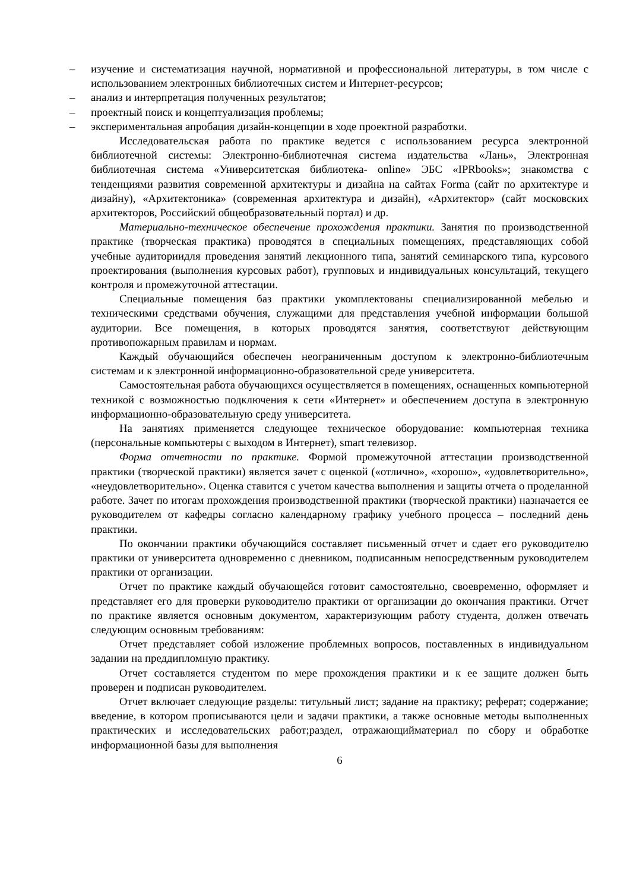– изучение и систематизация научной, нормативной и профессиональной литературы, в том числе с использованием электронных библиотечных систем и Интернет-ресурсов;
– анализ и интерпретация полученных результатов;
– проектный поиск и концептуализация проблемы;
– экспериментальная апробация дизайн-концепции в ходе проектной разработки.
Исследовательская работа по практике ведется с использованием ресурса электронной библиотечной системы: Электронно-библиотечная система издательства «Лань», Электронная библиотечная система «Университетская библиотека- online» ЭБС «IPRbooks»; знакомства с тенденциями развития современной архитектуры и дизайна на сайтах Forma (сайт по архитектуре и дизайну), «Архитектоника» (современная архитектура и дизайн), «Архитектор» (сайт московских архитекторов, Российский общеобразовательный портал) и др.
Материально-техническое обеспечение прохождения практики. Занятия по производственной практике (творческая практика) проводятся в специальных помещениях, представляющих собой учебные аудиториидля проведения занятий лекционного типа, занятий семинарского типа, курсового проектирования (выполнения курсовых работ), групповых и индивидуальных консультаций, текущего контроля и промежуточной аттестации.
Специальные помещения баз практики укомплектованы специализированной мебелью и техническими средствами обучения, служащими для представления учебной информации большой аудитории. Все помещения, в которых проводятся занятия, соответствуют действующим противопожарным правилам и нормам.
Каждый обучающийся обеспечен неограниченным доступом к электронно-библиотечным системам и к электронной информационно-образовательной среде университета.
Самостоятельная работа обучающихся осуществляется в помещениях, оснащенных компьютерной техникой с возможностью подключения к сети «Интернет» и обеспечением доступа в электронную информационно-образовательную среду университета.
На занятиях применяется следующее техническое оборудование: компьютерная техника (персональные компьютеры с выходом в Интернет), smart телевизор.
Форма отчетности по практике. Формой промежуточной аттестации производственной практики (творческой практики) является зачет с оценкой («отлично», «хорошо», «удовлетворительно», «неудовлетворительно». Оценка ставится с учетом качества выполнения и защиты отчета о проделанной работе. Зачет по итогам прохождения производственной практики (творческой практики) назначается ее руководителем от кафедры согласно календарному графику учебного процесса – последний день практики.
По окончании практики обучающийся составляет письменный отчет и сдает его руководителю практики от университета одновременно с дневником, подписанным непосредственным руководителем практики от организации.
Отчет по практике каждый обучающейся готовит самостоятельно, своевременно, оформляет и представляет его для проверки руководителю практики от организации до окончания практики. Отчет по практике является основным документом, характеризующим работу студента, должен отвечать следующим основным требованиям:
Отчет представляет собой изложение проблемных вопросов, поставленных в индивидуальном задании на преддипломную практику.
Отчет составляется студентом по мере прохождения практики и к ее защите должен быть проверен и подписан руководителем.
Отчет включает следующие разделы: титульный лист; задание на практику; реферат; содержание; введение, в котором прописываются цели и задачи практики, а также основные методы выполненных практических и исследовательских работ;раздел, отражающийматериал по сбору и обработке информационной базы для выполнения
6